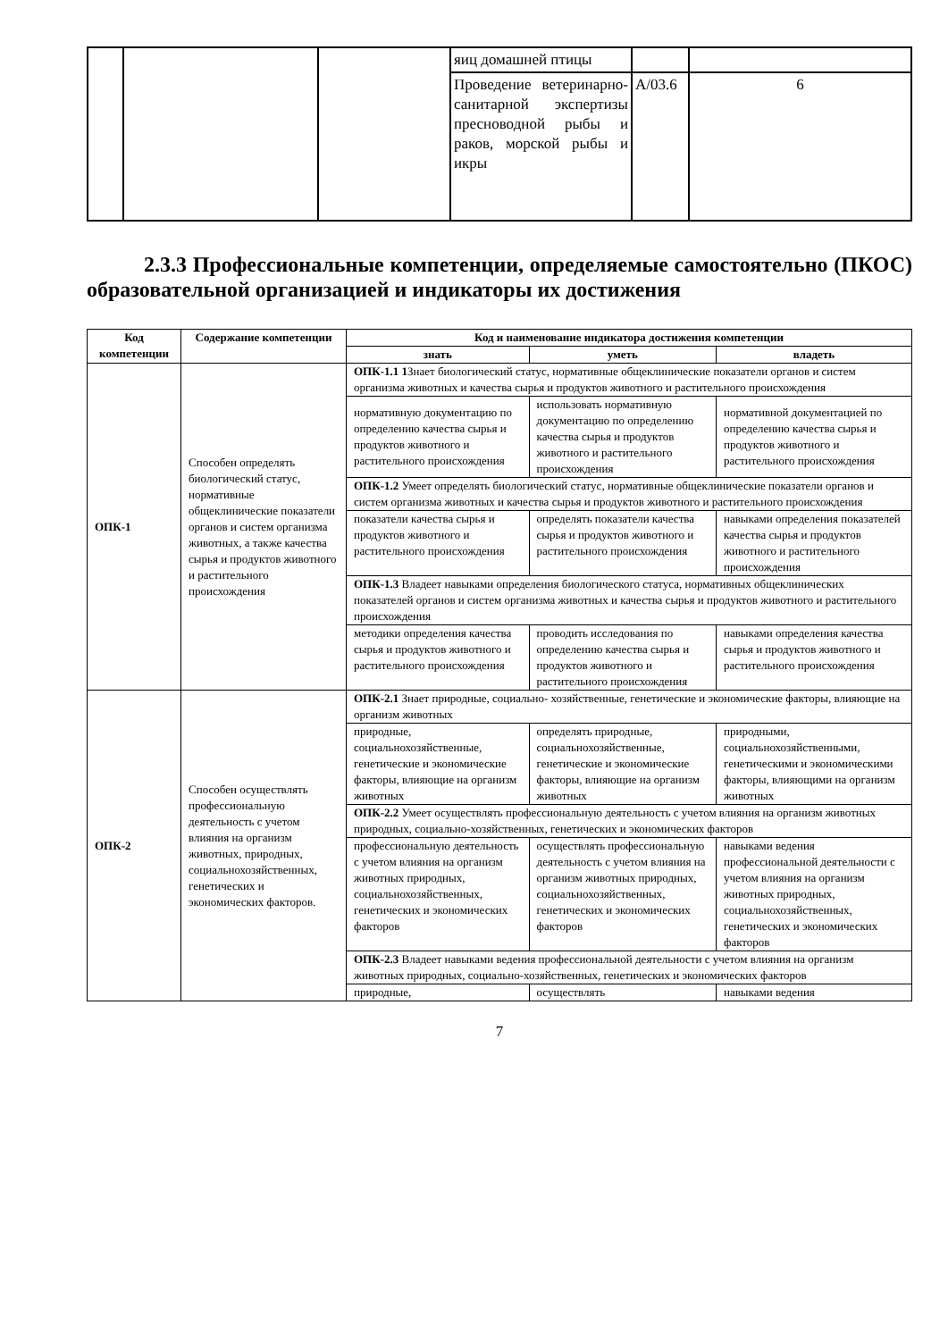| | | | яиц домашней птицы | | |
| | | | Проведение ветеринарно-санитарной экспертизы пресноводной рыбы и раков, морской рыбы и икры | А/03.6 | 6 |
2.3.3 Профессиональные компетенции, определяемые самостоятельно (ПКОС) образовательной организацией и индикаторы их достижения
| Код компетенции | Содержание компетенции | Код и наименование индикатора достижения компетенции | | |
| --- | --- | --- | --- | --- |
| | | знать | уметь | владеть |
| ОПК-1 | Способен определять биологический статус, нормативные общеклинические показатели органов и систем организма животных, а также качества сырья и продуктов животного и растительного происхождения | ОПК-1.1 1 Знает биологический статус, нормативные общеклинические показатели органов и систем организма животных и качества сырья и продуктов животного и растительного происхождения | | |
| | | нормативную документацию по определению качества сырья и продуктов животного и растительного происхождения | использовать нормативную документацию по определению качества сырья и продуктов животного и растительного происхождения | нормативной документацией по определению качества сырья и продуктов животного и растительного происхождения |
| | | ОПК-1.2 Умеет определять биологический статус, нормативные общеклинические показатели органов и систем организма животных и качества сырья и продуктов животного и растительного происхождения | | |
| | | показатели качества сырья и продуктов животного и растительного происхождения | определять показатели качества сырья и продуктов животного и растительного происхождения | навыками определения показателей качества сырья и продуктов животного и растительного происхождения |
| | | ОПК-1.3 Владеет навыками определения биологического статуса, нормативных общеклинических показателей органов и систем организма животных и качества сырья и продуктов животного и растительного происхождения | | |
| | | методики определения качества сырья и продуктов животного и растительного происхождения | проводить исследования по определению качества сырья и продуктов животного и растительного происхождения | навыками определения качества сырья и продуктов животного и растительного происхождения |
| ОПК-2 | Способен осуществлять профессиональную деятельность с учетом влияния на организм животных, природных, социальнохозяйственных, генетических и экономических факторов. | ОПК-2.1 Знает природные, социально- хозяйственные, генетические и экономические факторы, влияющие на организм животных | | |
| | | природные, социальнохозяйственные, генетические и экономические факторы, влияющие на организм животных | определять природные, социальнохозяйственные, генетические и экономические факторы, влияющие на организм животных | природными, социальнохозяйственными, генетическими и экономическими факторы, влияющими на организм животных |
| | | ОПК-2.2 Умеет осуществлять профессиональную деятельность с учетом влияния на организм животных природных, социально-хозяйственных, генетических и экономических факторов | | |
| | | профессиональную деятельность с учетом влияния на организм животных природных, социальнохозяйственных, генетических и экономических факторов | осуществлять профессиональную деятельность с учетом влияния на организм животных природных, социальнохозяйственных, генетических и экономических факторов | навыками ведения профессиональной деятельности с учетом влияния на организм животных природных, социальнохозяйственных, генетических и экономических факторов |
| | | ОПК-2.3 Владеет навыками ведения профессиональной деятельности с учетом влияния на организм животных природных, социально-хозяйственных, генетических и экономических факторов | | |
| | | природные, | осуществлять | навыками ведения |
7